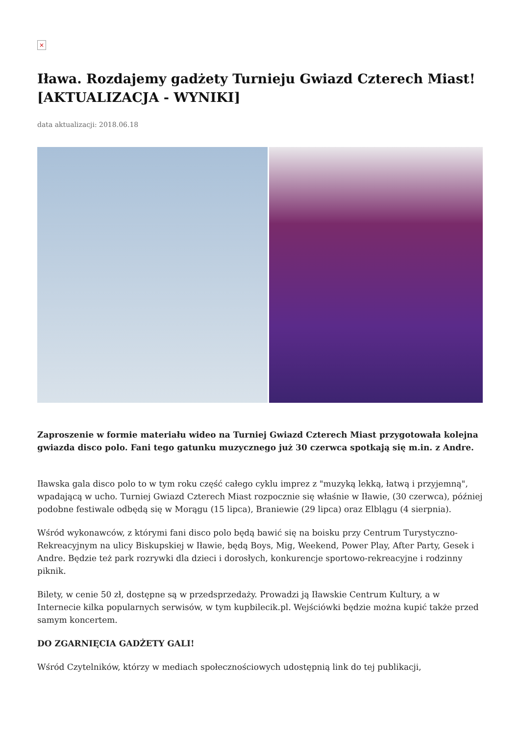×
Iława. Rozdajemy gadżety Turnieju Gwiazd Czterech Miast! [AKTUALIZACJA - WYNIKI]
data aktualizacji: 2018.06.18
Zaproszenie w formie materiału wideo na Turniej Gwiazd Czterech Miast przygotowała kolejna gwiazda disco polo. Fani tego gatunku muzycznego już 30 czerwca spotkają się m.in. z Andre.
Iławska gala disco polo to w tym roku część całego cyklu imprez z "muzyką lekką, łatwą i przyjemną", wpadającą w ucho. Turniej Gwiazd Czterech Miast rozpocznie się właśnie w Iławie, (30 czerwca), później podobne festiwale odbędą się w Morągu (15 lipca), Braniewie (29 lipca) oraz Elblągu (4 sierpnia).
Wśród wykonawców, z którymi fani disco polo będą bawić się na boisku przy Centrum Turystyczno-Rekreacyjnym na ulicy Biskupskiej w Iławie, będą Boys, Mig, Weekend, Power Play, After Party, Gesek i Andre. Będzie też park rozrywki dla dzieci i dorosłych, konkurencje sportowo-rekreacyjne i rodzinny piknik.
Bilety, w cenie 50 zł, dostępne są w przedsprzedaży. Prowadzi ją Iławskie Centrum Kultury, a w Internecie kilka popularnych serwisów, w tym kupbilecik.pl. Wejściówki będzie można kupić także przed samym koncertem.
DO ZGARNIĘCIA GADŻETY GALI!
Wśród Czytelników, którzy w mediach społecznościowych udostępnią link do tej publikacji,